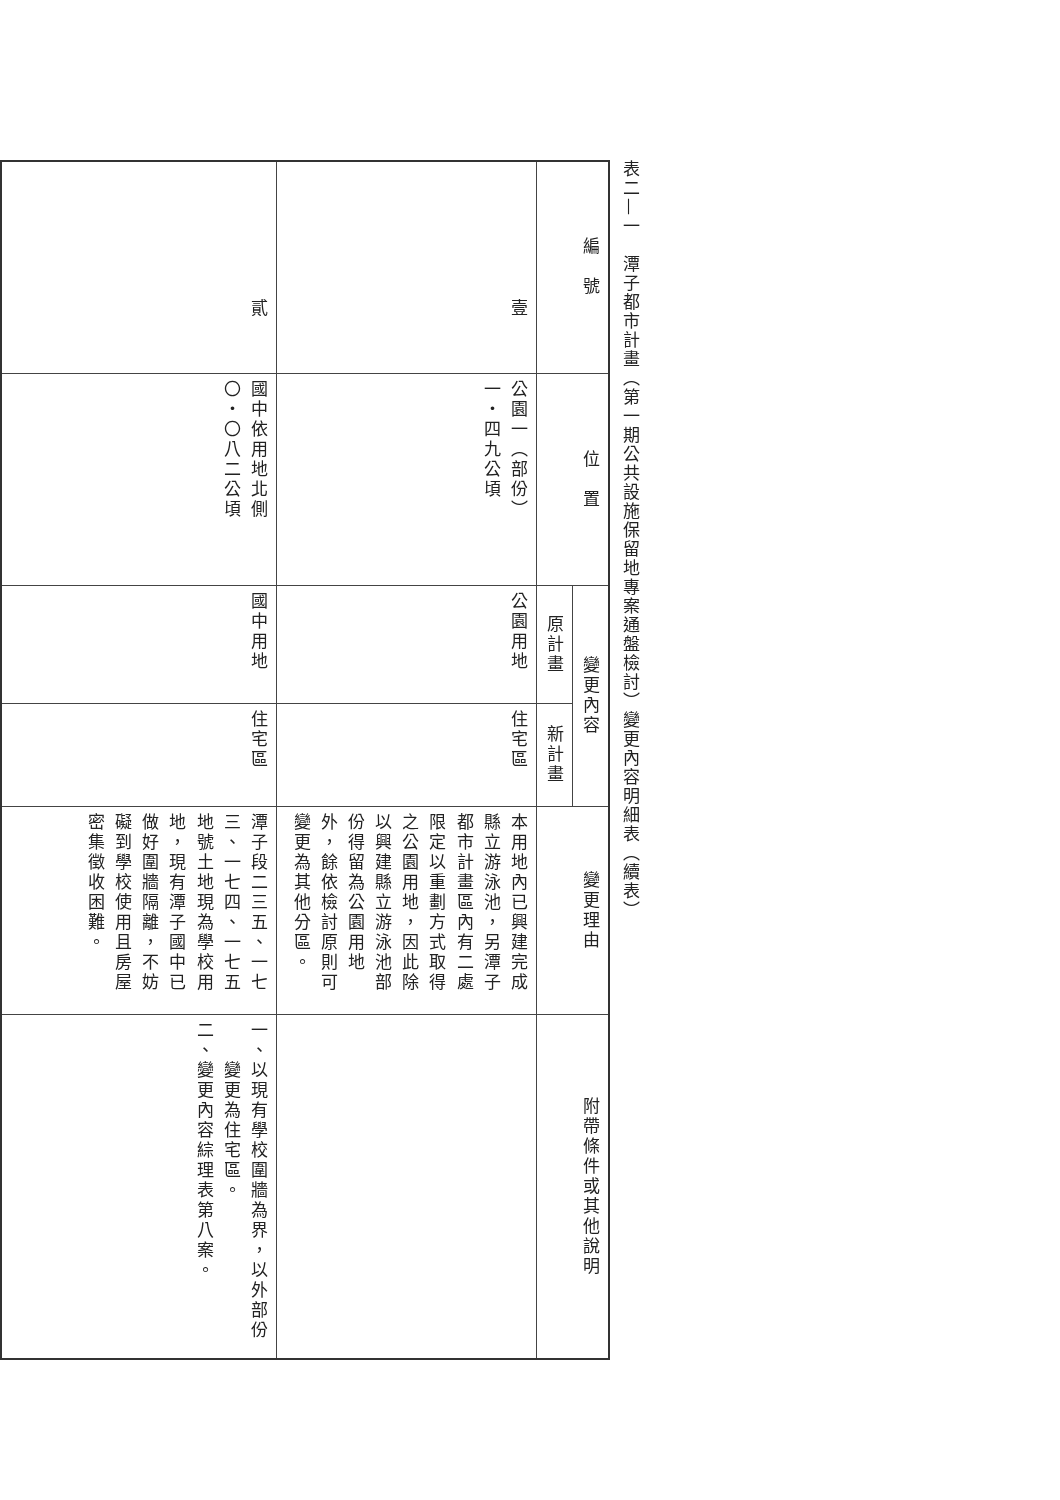表二—一　潭子都市計畫（第一期公共設施保留地專案通盤檢討）變更內容明細表（續表）
| 編 號 | 位 置 | 變更內容 | | 變更理由 | 附帶條件或其他說明 |
| --- | --- | --- | --- | --- | --- |
| | | 原計畫 | 新計畫 | | |
| 壹 | 公園一（部份） 一・四九公頃 | 公園用地 | 住宅區 | 本用地內已興建完成縣立游泳池，另潭子都市計畫區內有二處限定以重劃方式取得之公園用地，因此除以興建縣立游泳池部份得留為公園用地外，餘依檢討原則可變更為其他分區。 | |
| 貳 | 國中依用地北側 〇・〇八二公頃 | 國中用地 | 住宅區 | 潭子段二三五、一七三、一七四、一七五地號土地現為學校用地，現有潭子國中已做好圍牆隔離，不妨礙到學校使用且房屋密集徵收困難。 | 一、以現有學校圍牆為界，以外部份 變更為住宅區。 二、變更內容綜理表第八案。 |